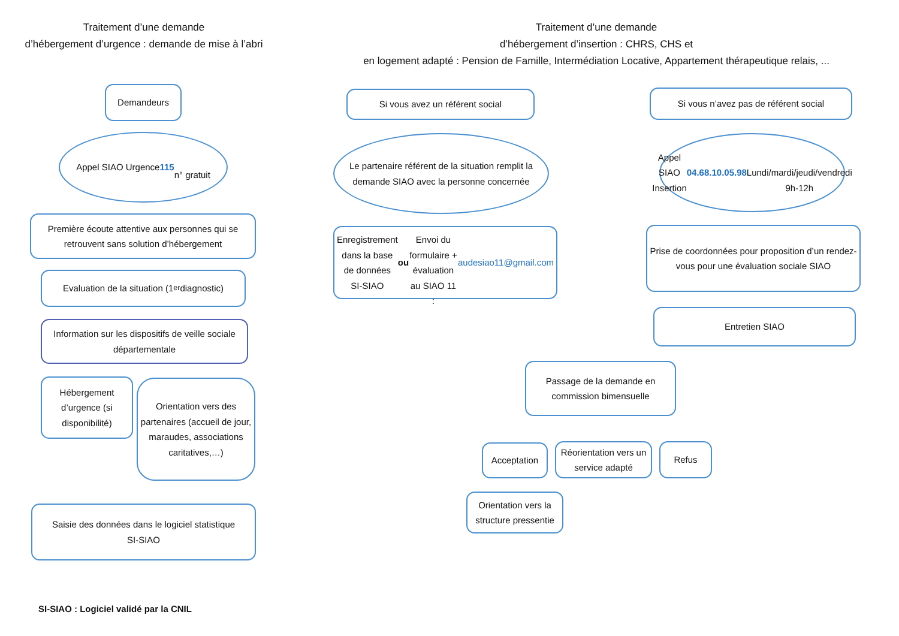Traitement d’une demande
d’hébergement d’urgence : demande de mise à l’abri
Traitement d’une demande
d’hébergement d’insertion : CHRS, CHS et
en logement adapté : Pension de Famille, Intermédiation Locative, Appartement thérapeutique relais, ...
Demandeurs
Appel SIAO Urgence
115
n° gratuit
Première écoute attentive aux personnes qui se retrouvent sans solution d’hébergement
Evaluation de la situation (1<sup>er</sup> diagnostic)
Information sur les dispositifs de veille sociale départementale
Hébergement d’urgence (si disponibilité)
Orientation vers des partenaires (accueil de jour, maraudes, associations caritatives,…)
Saisie des données dans le logiciel statistique
SI-SIAO
Si vous avez un référent social
Le partenaire référent de la situation remplit la demande SIAO avec la personne concernée
Enregistrement dans la base de données SI-SIAO
ou
Envoi du formulaire + évaluation au SIAO 11 :
audesiao11@gmail.com
Si vous n’avez pas de référent social
Appel SIAO Insertion
04.68.10.05.98
Lundi/mardi/jeudi/vendredi
9h-12h
Prise de coordonnées pour proposition d’un rendez-vous pour une évaluation sociale SIAO
Entretien SIAO
Passage de la demande en commission bimensuelle
Acceptation
Réorientation vers un service adapté
Refus
Orientation vers la structure pressentie
SI-SIAO : Logiciel validé par la CNIL